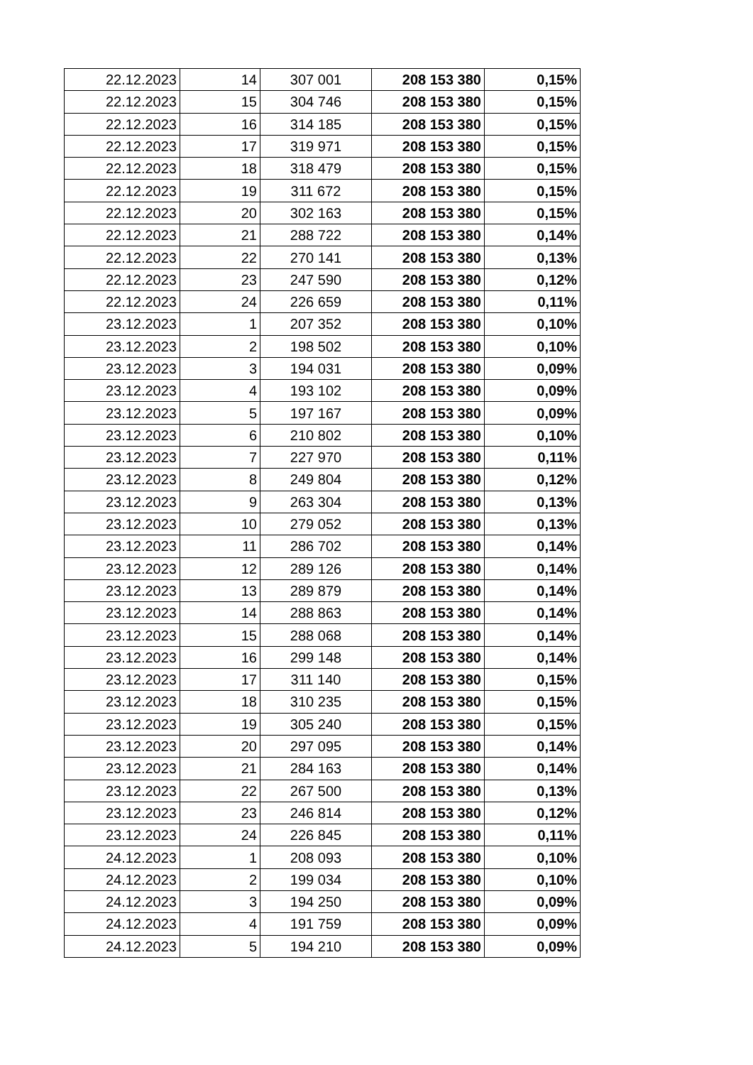| 22.12.2023 | 14 | 307 001 | 208 153 380 | 0,15% |
| 22.12.2023 | 15 | 304 746 | 208 153 380 | 0,15% |
| 22.12.2023 | 16 | 314 185 | 208 153 380 | 0,15% |
| 22.12.2023 | 17 | 319 971 | 208 153 380 | 0,15% |
| 22.12.2023 | 18 | 318 479 | 208 153 380 | 0,15% |
| 22.12.2023 | 19 | 311 672 | 208 153 380 | 0,15% |
| 22.12.2023 | 20 | 302 163 | 208 153 380 | 0,15% |
| 22.12.2023 | 21 | 288 722 | 208 153 380 | 0,14% |
| 22.12.2023 | 22 | 270 141 | 208 153 380 | 0,13% |
| 22.12.2023 | 23 | 247 590 | 208 153 380 | 0,12% |
| 22.12.2023 | 24 | 226 659 | 208 153 380 | 0,11% |
| 23.12.2023 | 1 | 207 352 | 208 153 380 | 0,10% |
| 23.12.2023 | 2 | 198 502 | 208 153 380 | 0,10% |
| 23.12.2023 | 3 | 194 031 | 208 153 380 | 0,09% |
| 23.12.2023 | 4 | 193 102 | 208 153 380 | 0,09% |
| 23.12.2023 | 5 | 197 167 | 208 153 380 | 0,09% |
| 23.12.2023 | 6 | 210 802 | 208 153 380 | 0,10% |
| 23.12.2023 | 7 | 227 970 | 208 153 380 | 0,11% |
| 23.12.2023 | 8 | 249 804 | 208 153 380 | 0,12% |
| 23.12.2023 | 9 | 263 304 | 208 153 380 | 0,13% |
| 23.12.2023 | 10 | 279 052 | 208 153 380 | 0,13% |
| 23.12.2023 | 11 | 286 702 | 208 153 380 | 0,14% |
| 23.12.2023 | 12 | 289 126 | 208 153 380 | 0,14% |
| 23.12.2023 | 13 | 289 879 | 208 153 380 | 0,14% |
| 23.12.2023 | 14 | 288 863 | 208 153 380 | 0,14% |
| 23.12.2023 | 15 | 288 068 | 208 153 380 | 0,14% |
| 23.12.2023 | 16 | 299 148 | 208 153 380 | 0,14% |
| 23.12.2023 | 17 | 311 140 | 208 153 380 | 0,15% |
| 23.12.2023 | 18 | 310 235 | 208 153 380 | 0,15% |
| 23.12.2023 | 19 | 305 240 | 208 153 380 | 0,15% |
| 23.12.2023 | 20 | 297 095 | 208 153 380 | 0,14% |
| 23.12.2023 | 21 | 284 163 | 208 153 380 | 0,14% |
| 23.12.2023 | 22 | 267 500 | 208 153 380 | 0,13% |
| 23.12.2023 | 23 | 246 814 | 208 153 380 | 0,12% |
| 23.12.2023 | 24 | 226 845 | 208 153 380 | 0,11% |
| 24.12.2023 | 1 | 208 093 | 208 153 380 | 0,10% |
| 24.12.2023 | 2 | 199 034 | 208 153 380 | 0,10% |
| 24.12.2023 | 3 | 194 250 | 208 153 380 | 0,09% |
| 24.12.2023 | 4 | 191 759 | 208 153 380 | 0,09% |
| 24.12.2023 | 5 | 194 210 | 208 153 380 | 0,09% |